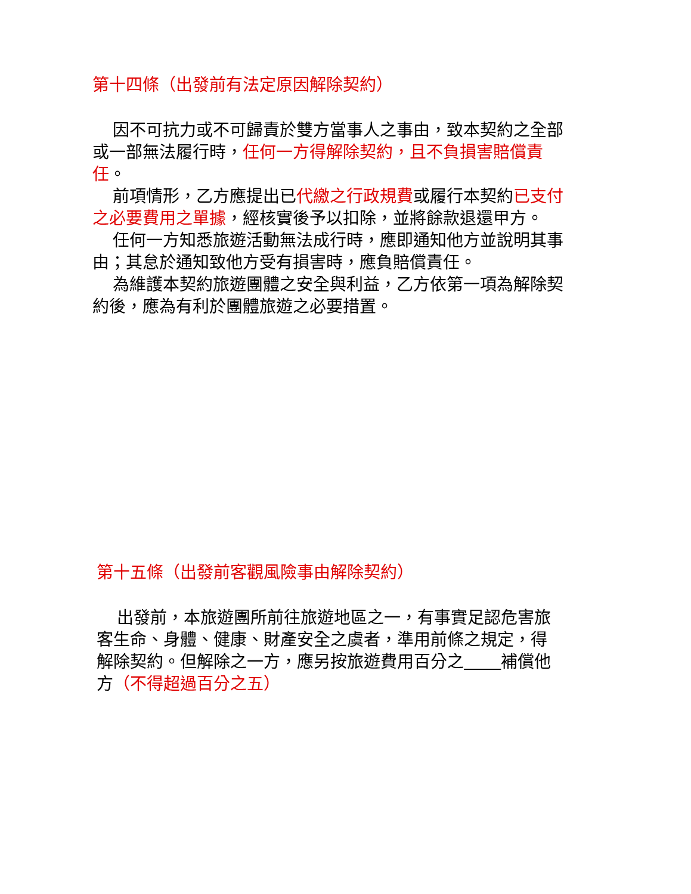第十四條（出發前有法定原因解除契約）
因不可抗力或不可歸責於雙方當事人之事由，致本契約之全部或一部無法履行時，任何一方得解除契約，且不負損害賠償責任。
前項情形，乙方應提出已代繳之行政規費或履行本契約已支付之必要費用之單據，經核實後予以扣除，並將餘款退還甲方。
任何一方知悉旅遊活動無法成行時，應即通知他方並說明其事由；其怠於通知致他方受有損害時，應負賠償責任。
為維護本契約旅遊團體之安全與利益，乙方依第一項為解除契約後，應為有利於團體旅遊之必要措置。
第十五條（出發前客觀風險事由解除契約）
出發前，本旅遊團所前往旅遊地區之一，有事實足認危害旅客生命、身體、健康、財產安全之虞者，準用前條之規定，得解除契約。但解除之一方，應另按旅遊費用百分之 補償他方（不得超過百分之五）